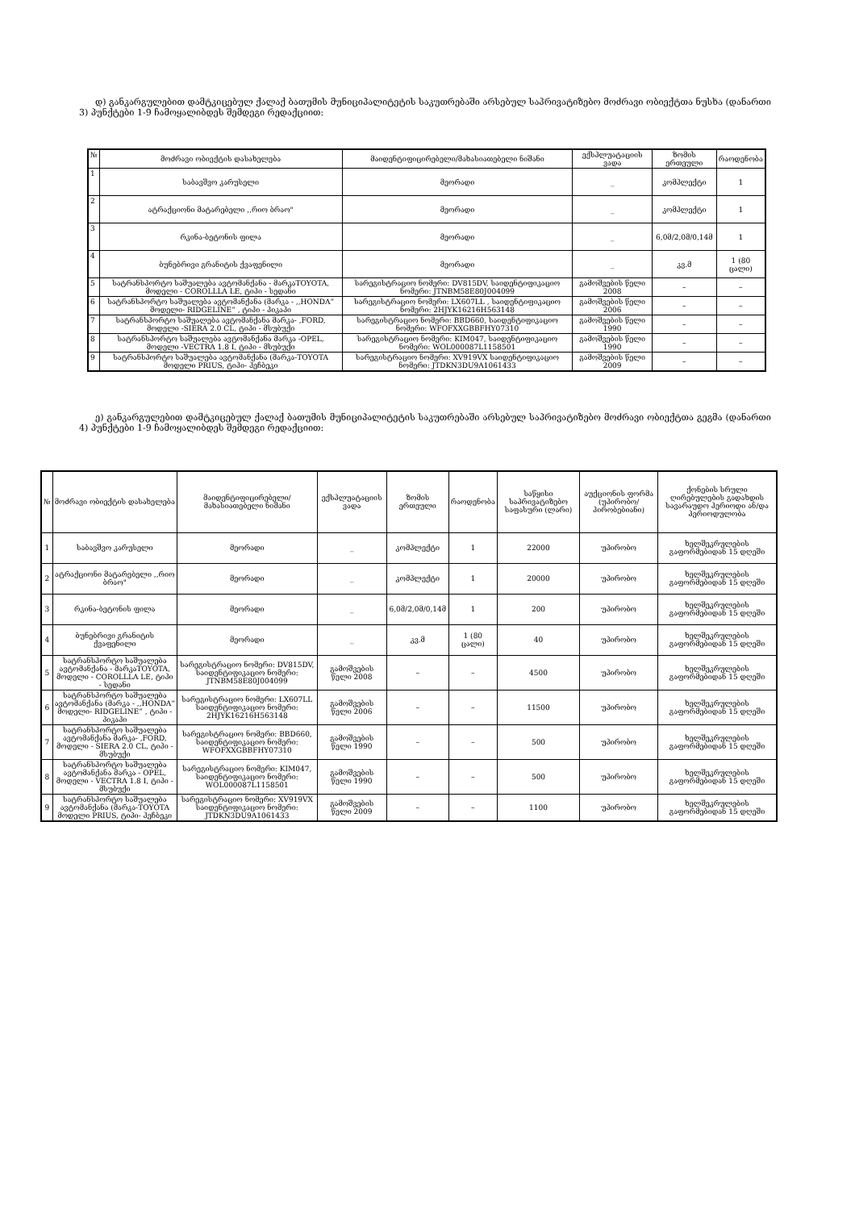დ) განკარგულებით დამტკიცებულ ქალაქ ბათუმის მუნიციპალიტეტის საკუთრებაში არსებულ საპრივატიზებო მოძრავი ობიექტთა ნუსხა (დანართი 3) პუნქტები 1-9 ჩამოყალიბდეს შემდეგი რედაქციით:
| № | მოძრავი ობიექტის დასახელება | მაიდენტიფიცირებელი/მახასიათებელი ნიშანი | ექსპლუატაციის ვადა | ზომის ერთეული | რაოდენობა |
| --- | --- | --- | --- | --- | --- |
| 1 | საბავშვო კარუსელი | მეორადი | _ | კომპლექტი | 1 |
| 2 | ატრაქციონი მატარებელი ,,რიო ბრაო" | მეორადი | _ | კომპლექტი | 1 |
| 3 | რკინა-ბეტონის ფილა | მეორადი | _ | 6,0მ/2,0მ/0,14მ | 1 |
| 4 | ბუნებრივი გრანიტის ქვაფენილი | მეორადი | _ | კვ.მ | 1 (80 ცალი) |
| 5 | სატრანსპორტო საშუალება ავტომანქანა - მარკაTOYOTA, მოდელი - COROLLLA LE, ტიპი - სედანი | სარეგისტრაციო ნომერი: DV815DV, საიდენტიფიკაციო ნომერი: JTNBM58E80J004099 | გამოშვების წელი 2008 | – | – |
| 6 | სატრანსპორტო საშუალება ავტომანქანა (მარკა - ,,HONDA“ მოდელი- RIDGELINE” , ტიპი - პიკაპი | სარეგისტრაციო ნომერი: LX607LL , საიდენტიფიკაციო ნომერი: 2HJYK16216H563148 | გამოშვების წელი 2006 | – | – |
| 7 | სატრანსპორტო საშუალება ავტომანქანა მარკა- ,FORD, მოდელი -SIERA 2.0 CL, ტიპი - მსუბუქი | სარეგისტრაციო ნომერი: BBD660, საიდენტიფიკაციო ნომერი: WFOFXXGBBFHY07310 | გამოშვების წელი 1990 | – | – |
| 8 | სატრანსპორტო საშუალება ავტომანქანა მარკა -OPEL, მოდელი -VECTRA 1.8 I, ტიპი - მსუბუქი | სარეგისტრაციო ნომერი: KIM047, საიდენტიფიკაციო ნომერი: WOL000087L1158501 | გამოშვების წელი 1990 | – | – |
| 9 | სატრანსპორტო საშუალება ავტომანქანა (მარკა-TOYOTA მოდელი PRIUS, ტიპი- ჰეჩბეკი | სარეგისტრაციო ნომერი: XV919VX საიდენტიფიკაციო ნომერი: JTDKN3DU9A1061433 | გამოშვების წელი 2009 | – | – |
ე) განკარგულებით დამტკიცებულ ქალაქ ბათუმის მუნიციპალიტეტის საკუთრებაში არსებულ საპრივატიზებო მოძრავი ობიექტთა გეგმა (დანართი 4) პუნქტები 1-9 ჩამოყალიბდეს შემდეგი რედაქციით:
| № | მოძრავი ობიექტის დასახელება | მაიდენტიფიცირებელი/ მახასიათებელი ნიშანი | ექსპლუატაციის ვადა | ზომის ერთეული | რაოდენობა | საწყისი საპრივატიზებო საფასური (ლარი) | აუქციონის ფორმა (უპირობო/ პირობებიანი) | ქონების სრული ღირებულების გადახდის სავარაუდო პერიოდი ან/და პერიოდულობა |
| --- | --- | --- | --- | --- | --- | --- | --- | --- |
| 1 | საბავშვო კარუსელი | მეორადი | _ | კომპლექტი | 1 | 22000 | უპირობო | ხელშეკრულების გაფორმებიდან 15 დღეში |
| 2 | ატრაქციონი მატარებელი ,,რიო ბრაო" | მეორადი | _ | კომპლექტი | 1 | 20000 | უპირობო | ხელშეკრულების გაფორმებიდან 15 დღეში |
| 3 | რკინა-ბეტონის ფილა | მეორადი | _ | 6,0მ/2,0მ/0,14მ | 1 | 200 | უპირობო | ხელშეკრულების გაფორმებიდან 15 დღეში |
| 4 | ბუნებრივი გრანიტის ქვაფენილი | მეორადი | _ | კვ.მ | 1 (80 ცალი) | 40 | უპირობო | ხელშეკრულების გაფორმებიდან 15 დღეში |
| 5 | სატრანსპორტო საშუალება ავტომანქანა - მარკაTOYOTA, მოდელი - COROLLLA LE, ტიპი - სედანი | სარეგისტრაციო ნომერი: DV815DV, საიდენტიფიკაციო ნომერი: JTNBM58E80J004099 | გამოშვების წელი 2008 | – | – | 4500 | უპირობო | ხელშეკრულების გაფორმებიდან 15 დღეში |
| 6 | სატრანსპორტო საშუალება ავტომანქანა (მარკა - ,,HONDA“ მოდელი- RIDGELINE” , ტიპი - პიკაპი | სარეგისტრაციო ნომერი: LX607LL საიდენტიფიკაციო ნომერი: 2HJYK16216H563148 | გამოშვების წელი 2006 | – | – | 11500 | უპირობო | ხელშეკრულების გაფორმებიდან 15 დღეში |
| 7 | სატრანსპორტო საშუალება ავტომანქანა მარკა- ,FORD, მოდელი - SIERA 2.0 CL, ტიპი - მსუბუქი | სარეგისტრაციო ნომერი: BBD660, საიდენტიფიკაციო ნომერი: WFOFXXGBBFHY07310 | გამოშვების წელი 1990 | – | – | 500 | უპირობო | ხელშეკრულების გაფორმებიდან 15 დღეში |
| 8 | სატრანსპორტო საშუალება ავტომანქანა მარკა - OPEL, მოდელი - VECTRA 1.8 I, ტიპი - მსუბუქი | სარეგისტრაციო ნომერი: KIM047, საიდენტიფიკაციო ნომერი: WOL000087L1158501 | გამოშვების წელი 1990 | – | – | 500 | უპირობო | ხელშეკრულების გაფორმებიდან 15 დღეში |
| 9 | სატრანსპორტო საშუალება ავტომანქანა (მარკა-TOYOTA მოდელი PRIUS, ტიპი- ჰეჩბეკი | სარეგისტრაციო ნომერი: XV919VX საიდენტიფიკაციო ნომერი: JTDKN3DU9A1061433 | გამოშვების წელი 2009 | – | – | 1100 | უპირობო | ხელშეკრულების გაფორმებიდან 15 დღეში |